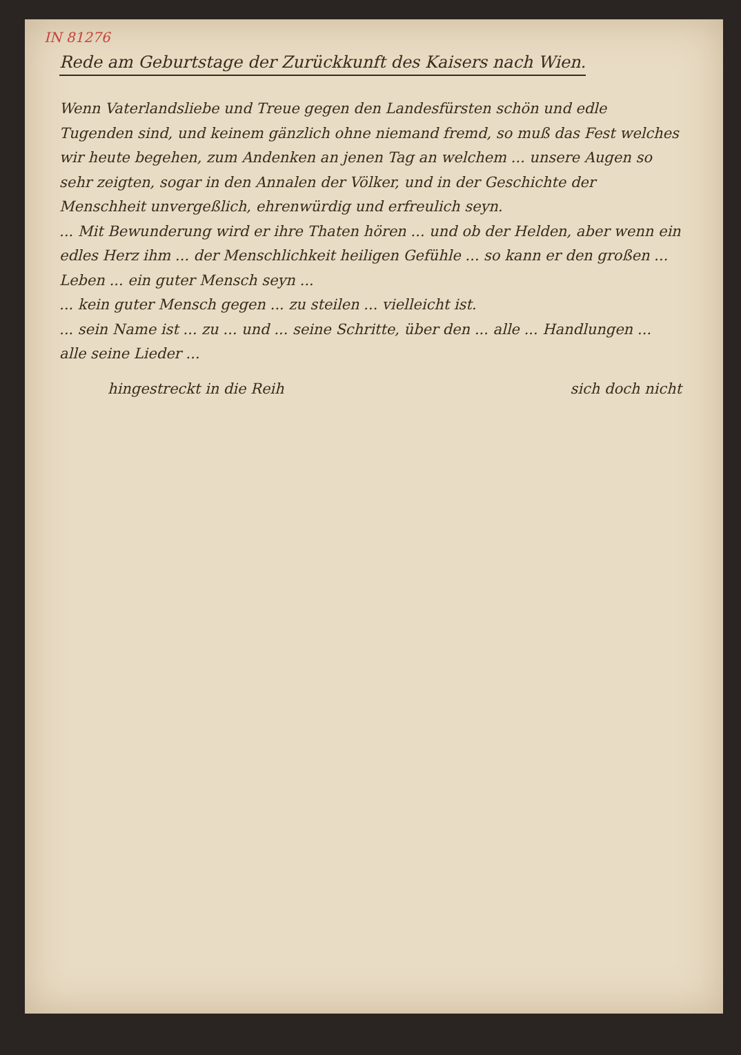IN 81276
Rede am Geburtstage der Zurückkunft des Kaisers nach Wien.
Wenn Vaterlandsliebe und Treue gegen den Landesfürsten schön und edle Tugenden sind, und keinem gänzlich ohne niemand fremd, so muß das Fest welches wir heute begehen, zum Andenken an jenen Tag an welchem ... unsere Augen so sehr zeigten, sogar in den Annalen der Völker, und in der Geschichte der Menschheit unvergeßlich, ehrenwürdig und erfreulich seyn.
... Mit Bewunderung wird er ihre Thaten hören ... und ob der Helden, aber wenn ein edles Herz ihm ... der Menschlichkeit heiligen Gefühle ... so kann er den großen ... Leben ... ein guter Mensch seyn ...
... kein guter Mensch gegen ... zu steilen ... vielleicht ist.
... sein Name ist ... zu ... und ... seine Schritte, über den ... alle ... Handlungen ... alle seine Lieder ...
hingestreckt in die Reih sich doch nicht